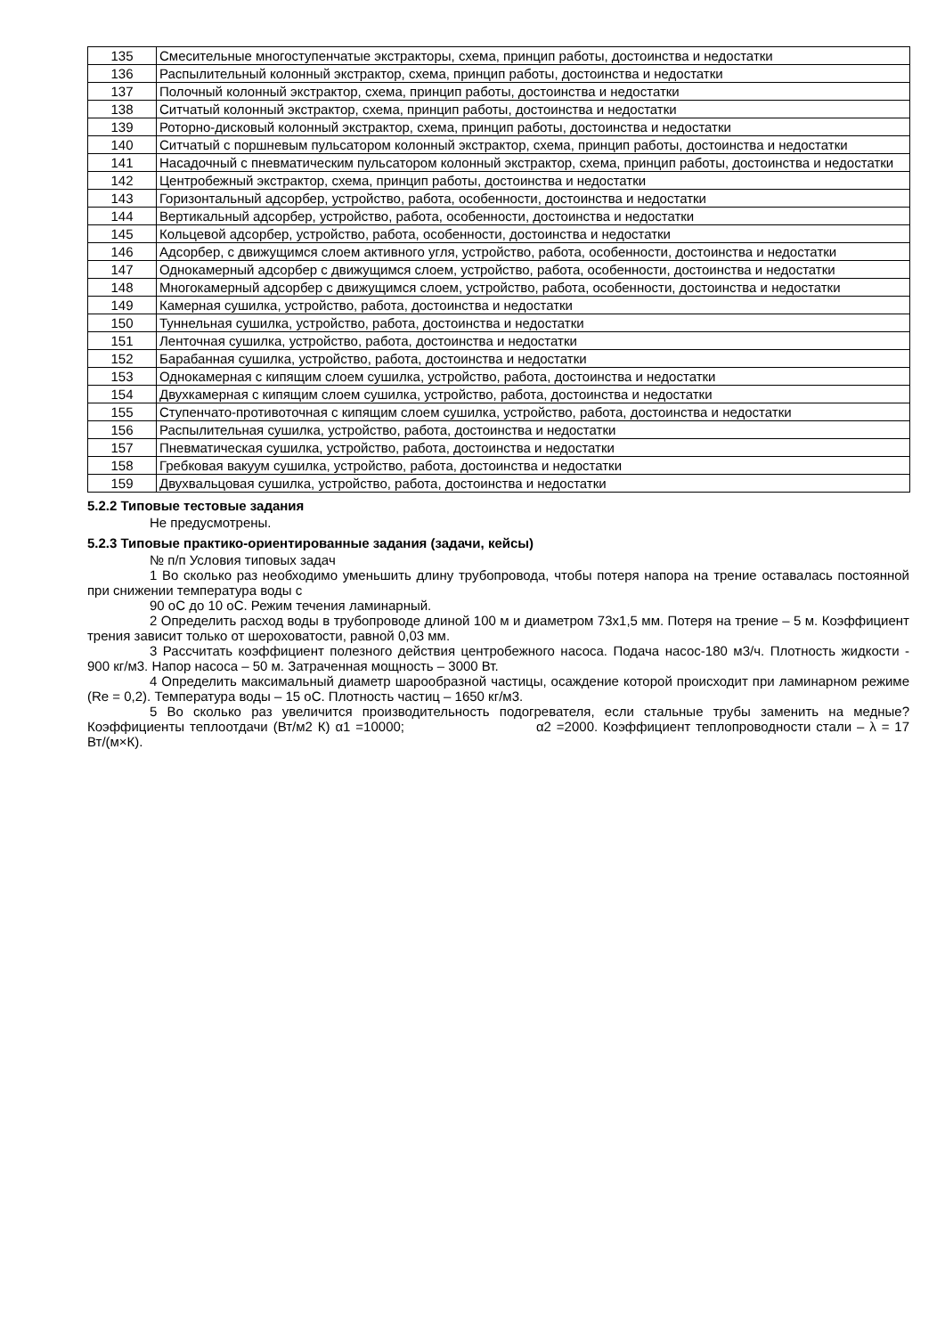| 135 | Смесительные многоступенчатые экстракторы, схема, принцип работы, достоинства и недостатки |
| 136 | Распылительный колонный экстрактор, схема, принцип работы, достоинства и недостатки |
| 137 | Полочный колонный экстрактор, схема, принцип работы, достоинства и недостатки |
| 138 | Ситчатый колонный экстрактор, схема, принцип работы, достоинства и недостатки |
| 139 | Роторно-дисковый колонный экстрактор, схема, принцип работы, достоинства и недостатки |
| 140 | Ситчатый с поршневым пульсатором колонный экстрактор, схема, принцип работы, достоинства и недостатки |
| 141 | Насадочный с пневматическим пульсатором колонный экстрактор, схема, принцип работы, достоинства и недостатки |
| 142 | Центробежный экстрактор, схема, принцип работы, достоинства и недостатки |
| 143 | Горизонтальный адсорбер, устройство, работа, особенности, достоинства и недостатки |
| 144 | Вертикальный адсорбер, устройство, работа, особенности, достоинства и недостатки |
| 145 | Кольцевой адсорбер, устройство, работа, особенности, достоинства и недостатки |
| 146 | Адсорбер, с движущимся слоем активного угля, устройство, работа, особенности, достоинства и недостатки |
| 147 | Однокамерный адсорбер с движущимся слоем, устройство, работа, особенности, достоинства и недостатки |
| 148 | Многокамерный адсорбер с движущимся слоем, устройство, работа, особенности, достоинства и недостатки |
| 149 | Камерная сушилка, устройство, работа, достоинства и недостатки |
| 150 | Туннельная сушилка, устройство, работа, достоинства и недостатки |
| 151 | Ленточная сушилка, устройство, работа, достоинства и недостатки |
| 152 | Барабанная сушилка, устройство, работа, достоинства и недостатки |
| 153 | Однокамерная с кипящим слоем сушилка, устройство, работа, достоинства и недостатки |
| 154 | Двухкамерная с кипящим слоем сушилка, устройство, работа, достоинства и недостатки |
| 155 | Ступенчато-противоточная с кипящим слоем сушилка, устройство, работа, достоинства и недостатки |
| 156 | Распылительная сушилка, устройство, работа, достоинства и недостатки |
| 157 | Пневматическая сушилка, устройство, работа, достоинства и недостатки |
| 158 | Гребковая вакуум сушилка, устройство, работа, достоинства и недостатки |
| 159 | Двухвальцовая сушилка, устройство, работа, достоинства и недостатки |
5.2.2 Типовые тестовые задания
Не предусмотрены.
5.2.3 Типовые практико-ориентированные задания (задачи, кейсы)
№ п/п Условия типовых задач
1 Во сколько раз необходимо уменьшить длину трубопровода, чтобы потеря напора на трение оставалась постоянной при снижении температура воды с
90 оС до 10 оС. Режим течения ламинарный.
2 Определить расход воды в трубопроводе длиной 100 м и диаметром 73х1,5 мм. Потеря на трение – 5 м. Коэффициент трения зависит только от шероховатости, равной 0,03 мм.
3 Рассчитать коэффициент полезного действия центробежного насоса. Подача насос-180 м3/ч. Плотность жидкости - 900 кг/м3. Напор насоса – 50 м. Затраченная мощность – 3000 Вт.
4 Определить максимальный диаметр шарообразной частицы, осаждение которой происходит при ламинарном режиме (Re = 0,2). Температура воды – 15 оС. Плотность частиц – 1650 кг/м3.
5 Во сколько раз увеличится производительность подогревателя, если стальные трубы заменить на медные? Коэффициенты теплоотдачи (Вт/м2 К) α1 =10000; α2 =2000. Коэффициент теплопроводности стали – λ = 17 Вт/(м×К).